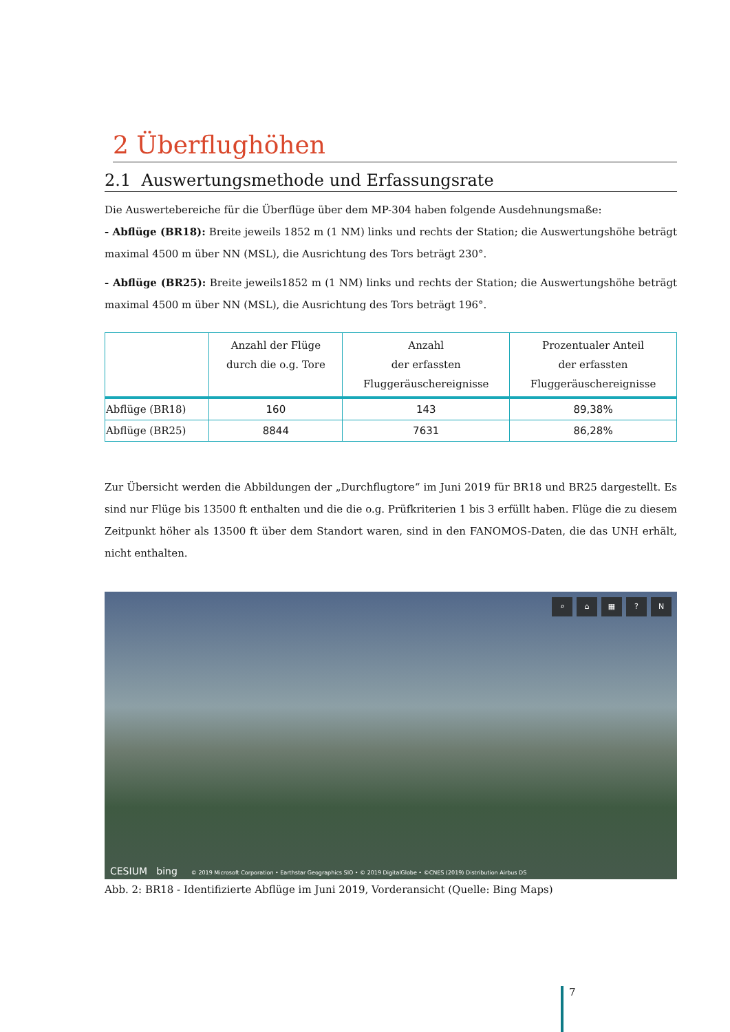2 Überflughöhen
2.1 Auswertungsmethode und Erfassungsrate
Die Auswertebereiche für die Überflüge über dem MP-304 haben folgende Ausdehnungsmaße:
- Abflüge (BR18): Breite jeweils 1852 m (1 NM) links und rechts der Station; die Auswertungshöhe beträgt maximal 4500 m über NN (MSL), die Ausrichtung des Tors beträgt 230°.
- Abflüge (BR25): Breite jeweils1852 m (1 NM) links und rechts der Station; die Auswertungshöhe beträgt maximal 4500 m über NN (MSL), die Ausrichtung des Tors beträgt 196°.
| | Anzahl der Flüge durch die o.g. Tore | Anzahl der erfassten Fluggeräuschereignisse | Prozentualer Anteil der erfassten Fluggeräuschereignisse |
| --- | --- | --- | --- |
| Abflüge (BR18) | 160 | 143 | 89,38% |
| Abflüge (BR25) | 8844 | 7631 | 86,28% |
Zur Übersicht werden die Abbildungen der „Durchflugtore“ im Juni 2019 für BR18 und BR25 dargestellt. Es sind nur Flüge bis 13500 ft enthalten und die die o.g. Prüfkriterien 1 bis 3 erfüllt haben. Flüge die zu diesem Zeitpunkt höher als 13500 ft über dem Standort waren, sind in den FANOMOS-Daten, die das UNH erhält, nicht enthalten.
⌕ ⌂ ▦? N
CESIUM bing © 2019 Microsoft Corporation • Earthstar Geographics SIO • © 2019 DigitalGlobe • ©CNES (2019) Distribution Airbus DS
Abb. 2: BR18 - Identifizierte Abflüge im Juni 2019, Vorderansicht (Quelle: Bing Maps)
7